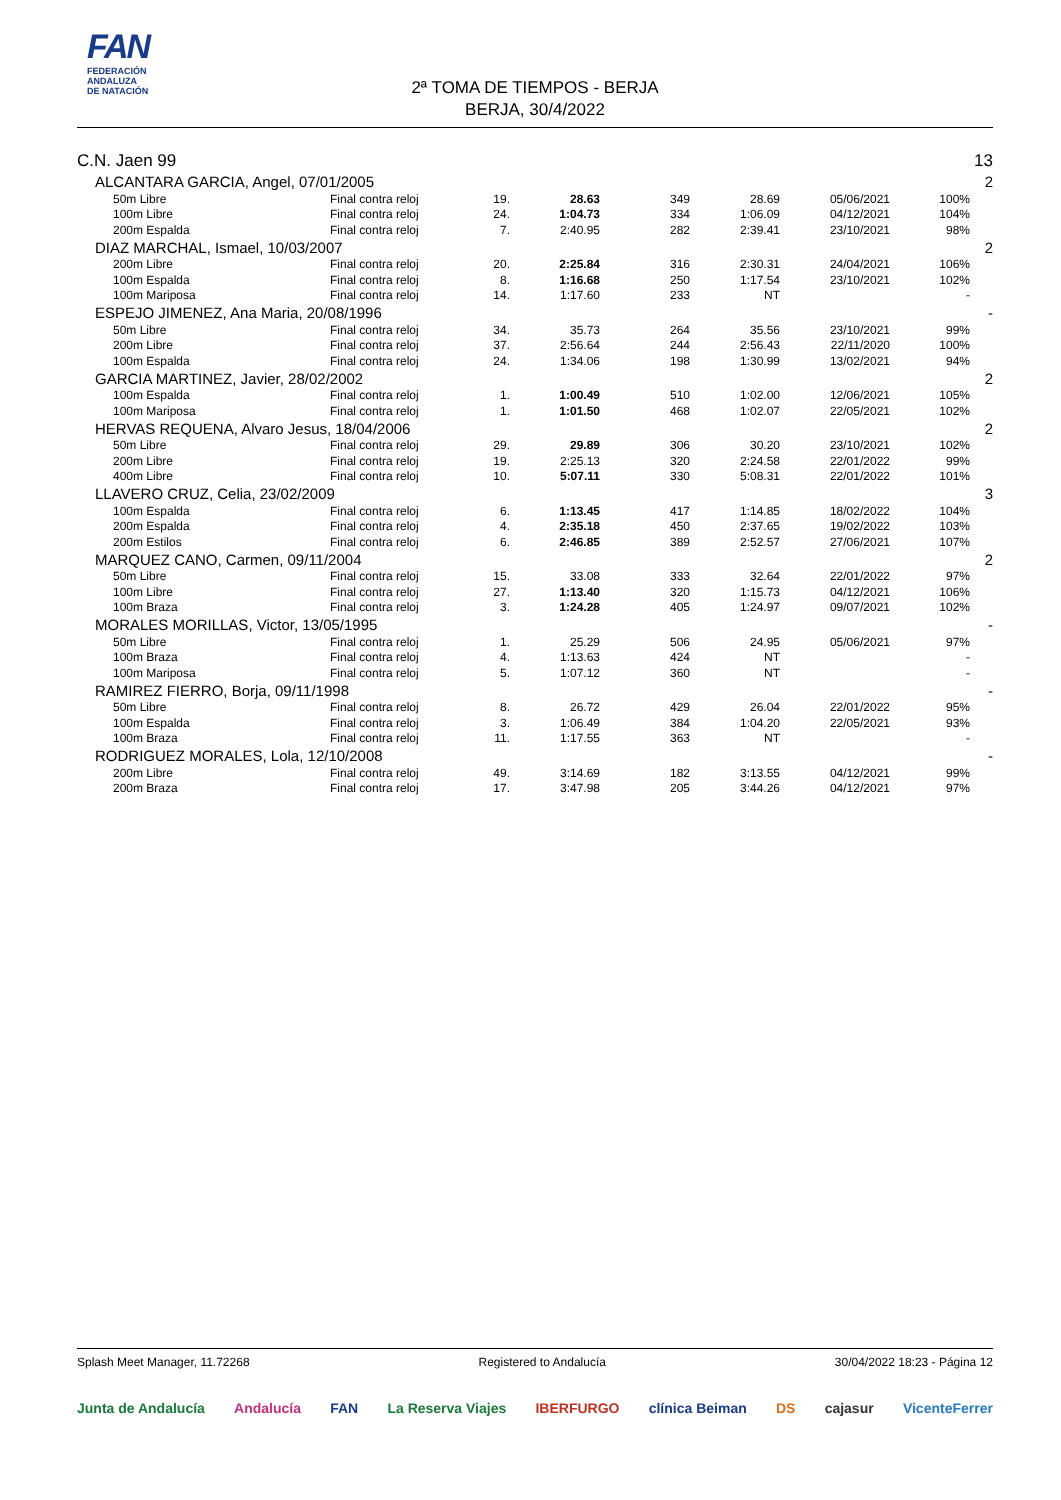FAN
FEDERACIÓN
ANDALUZA
DE NATACIÓN
2ª TOMA DE TIEMPOS - BERJA
BERJA, 30/4/2022
| C.N. Jaen 99 | | | | | | | | | | 13 |
| | ALCANTARA GARCIA, Angel, 07/01/2005 | | | | | | | | | 2 |
| | | 50m Libre | Final contra reloj | 19. | 28.63 | 349 | 28.69 | 05/06/2021 | 100% | |
| | | 100m Libre | Final contra reloj | 24. | 1:04.73 | 334 | 1:06.09 | 04/12/2021 | 104% | |
| | | 200m Espalda | Final contra reloj | 7. | 2:40.95 | 282 | 2:39.41 | 23/10/2021 | 98% | |
| | DIAZ MARCHAL, Ismael, 10/03/2007 | | | | | | | | | 2 |
| | | 200m Libre | Final contra reloj | 20. | 2:25.84 | 316 | 2:30.31 | 24/04/2021 | 106% | |
| | | 100m Espalda | Final contra reloj | 8. | 1:16.68 | 250 | 1:17.54 | 23/10/2021 | 102% | |
| | | 100m Mariposa | Final contra reloj | 14. | 1:17.60 | 233 | NT | | - | |
| | ESPEJO JIMENEZ, Ana Maria, 20/08/1996 | | | | | | | | | - |
| | | 50m Libre | Final contra reloj | 34. | 35.73 | 264 | 35.56 | 23/10/2021 | 99% | |
| | | 200m Libre | Final contra reloj | 37. | 2:56.64 | 244 | 2:56.43 | 22/11/2020 | 100% | |
| | | 100m Espalda | Final contra reloj | 24. | 1:34.06 | 198 | 1:30.99 | 13/02/2021 | 94% | |
| | GARCIA MARTINEZ, Javier, 28/02/2002 | | | | | | | | | 2 |
| | | 100m Espalda | Final contra reloj | 1. | 1:00.49 | 510 | 1:02.00 | 12/06/2021 | 105% | |
| | | 100m Mariposa | Final contra reloj | 1. | 1:01.50 | 468 | 1:02.07 | 22/05/2021 | 102% | |
| | HERVAS REQUENA, Alvaro Jesus, 18/04/2006 | | | | | | | | | 2 |
| | | 50m Libre | Final contra reloj | 29. | 29.89 | 306 | 30.20 | 23/10/2021 | 102% | |
| | | 200m Libre | Final contra reloj | 19. | 2:25.13 | 320 | 2:24.58 | 22/01/2022 | 99% | |
| | | 400m Libre | Final contra reloj | 10. | 5:07.11 | 330 | 5:08.31 | 22/01/2022 | 101% | |
| | LLAVERO CRUZ, Celia, 23/02/2009 | | | | | | | | | 3 |
| | | 100m Espalda | Final contra reloj | 6. | 1:13.45 | 417 | 1:14.85 | 18/02/2022 | 104% | |
| | | 200m Espalda | Final contra reloj | 4. | 2:35.18 | 450 | 2:37.65 | 19/02/2022 | 103% | |
| | | 200m Estilos | Final contra reloj | 6. | 2:46.85 | 389 | 2:52.57 | 27/06/2021 | 107% | |
| | MARQUEZ CANO, Carmen, 09/11/2004 | | | | | | | | | 2 |
| | | 50m Libre | Final contra reloj | 15. | 33.08 | 333 | 32.64 | 22/01/2022 | 97% | |
| | | 100m Libre | Final contra reloj | 27. | 1:13.40 | 320 | 1:15.73 | 04/12/2021 | 106% | |
| | | 100m Braza | Final contra reloj | 3. | 1:24.28 | 405 | 1:24.97 | 09/07/2021 | 102% | |
| | MORALES MORILLAS, Victor, 13/05/1995 | | | | | | | | | - |
| | | 50m Libre | Final contra reloj | 1. | 25.29 | 506 | 24.95 | 05/06/2021 | 97% | |
| | | 100m Braza | Final contra reloj | 4. | 1:13.63 | 424 | NT | | - | |
| | | 100m Mariposa | Final contra reloj | 5. | 1:07.12 | 360 | NT | | - | |
| | RAMIREZ FIERRO, Borja, 09/11/1998 | | | | | | | | | - |
| | | 50m Libre | Final contra reloj | 8. | 26.72 | 429 | 26.04 | 22/01/2022 | 95% | |
| | | 100m Espalda | Final contra reloj | 3. | 1:06.49 | 384 | 1:04.20 | 22/05/2021 | 93% | |
| | | 100m Braza | Final contra reloj | 11. | 1:17.55 | 363 | NT | | - | |
| | RODRIGUEZ MORALES, Lola, 12/10/2008 | | | | | | | | | - |
| | | 200m Libre | Final contra reloj | 49. | 3:14.69 | 182 | 3:13.55 | 04/12/2021 | 99% | |
| | | 200m Braza | Final contra reloj | 17. | 3:47.98 | 205 | 3:44.26 | 04/12/2021 | 97% | |
Splash Meet Manager, 11.72268 Registered to Andalucía 30/04/2022 18:23 - Página 12
Junta de Andalucía Andalucía FAN La Reserva Viajes IBERFURGO clínica Beiman DS cajasur VicenteFerrer